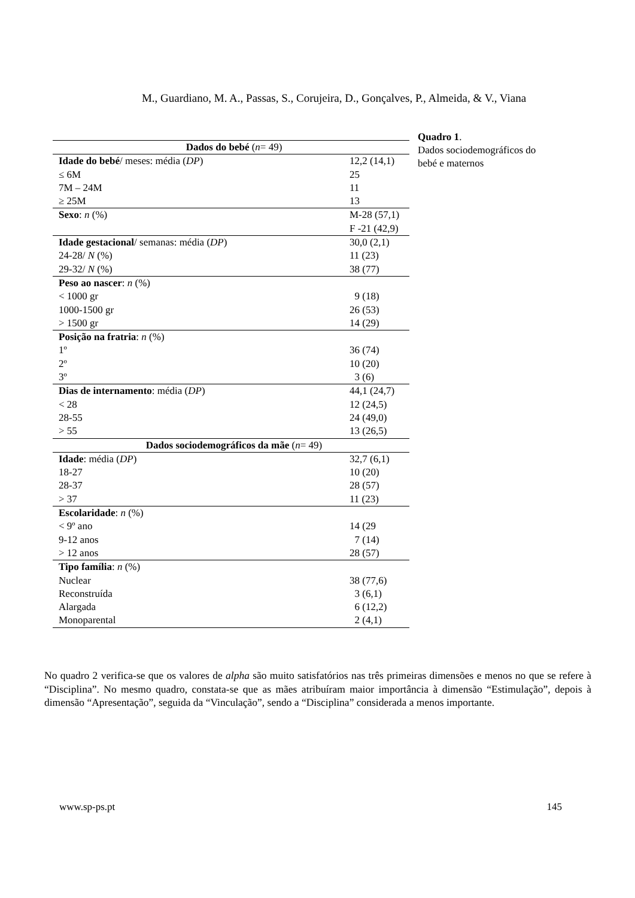M., Guardiano, M. A., Passas, S., Corujeira, D., Gonçalves, P., Almeida, & V., Viana
| Dados do bebé ( n = 49) | |
| Idade do bebé / meses: média ( DP ) | 12,2 (14,1) |
| ≤ 6M | 25 |
| 7M – 24M | 11 |
| ≥ 25M | 13 |
| Sexo : n (%) | M-28 (57,1) |
| | F -21 (42,9) |
| Idade gestacional / semanas: média ( DP ) | 30,0 (2,1) |
| 24-28/ N (%) | 11 (23) |
| 29-32/ N (%) | 38 (77) |
| Peso ao nascer : n (%) | |
| < 1000 gr | 9 (18) |
| 1000-1500 gr | 26 (53) |
| > 1500 gr | 14 (29) |
| Posição na fratria : n (%) | |
| 1º | 36 (74) |
| 2º | 10 (20) |
| 3º | 3 (6) |
| Dias de internamento : média ( DP ) | 44,1 (24,7) |
| < 28 | 12 (24,5) |
| 28-55 | 24 (49,0) |
| > 55 | 13 (26,5) |
| Dados sociodemográficos da mãe ( n = 49) | |
| Idade : média ( DP ) | 32,7 (6,1) |
| 18-27 | 10 (20) |
| 28-37 | 28 (57) |
| > 37 | 11 (23) |
| Escolaridade : n (%) | |
| < 9º ano | 14 (29 |
| 9-12 anos | 7 (14) |
| > 12 anos | 28 (57) |
| Tipo família : n (%) | |
| Nuclear | 38 (77,6) |
| Reconstruída | 3 (6,1) |
| Alargada | 6 (12,2) |
| Monoparental | 2 (4,1) |
Quadro 1.
Dados sociodemográficos do bebé e maternos
No quadro 2 verifica-se que os valores de alpha são muito satisfatórios nas três primeiras dimensões e menos no que se refere à “Disciplina”. No mesmo quadro, constata-se que as mães atribuíram maior importância à dimensão “Estimulação”, depois à dimensão “Apresentação”, seguida da “Vinculação”, sendo a “Disciplina” considerada a menos importante.
www.sp-ps.pt 145